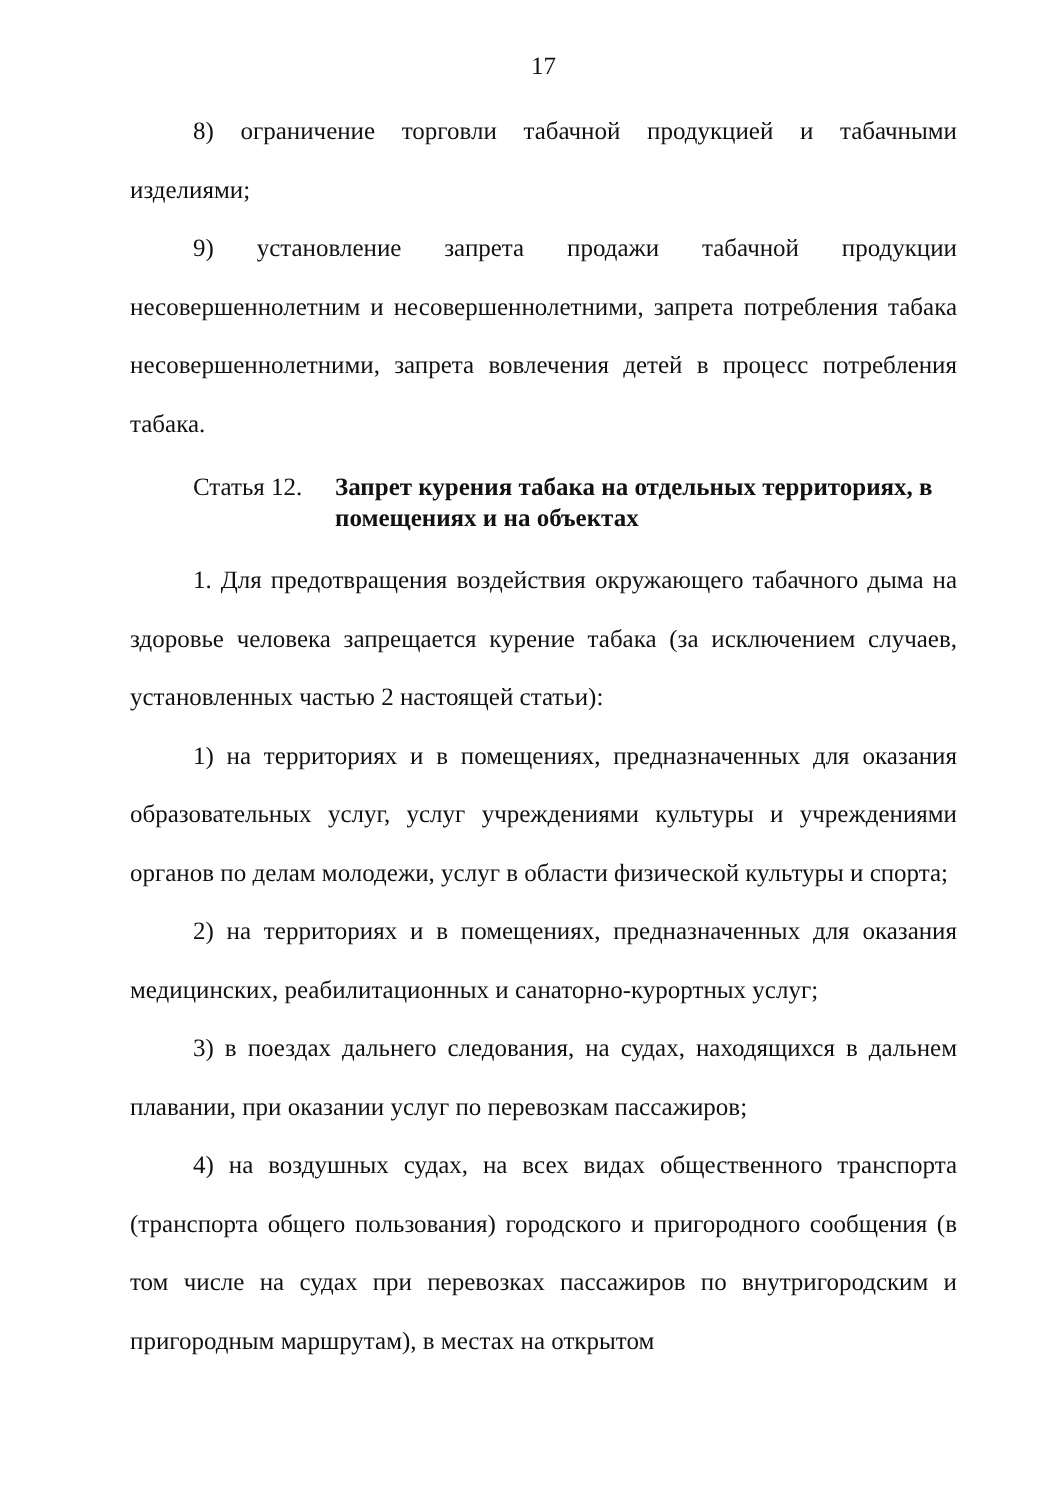17
8) ограничение торговли табачной продукцией и табачными изделиями;
9) установление запрета продажи табачной продукции несовершеннолетним и несовершеннолетними, запрета потребления табака несовершеннолетними, запрета вовлечения детей в процесс потребления табака.
Статья 12.
Запрет курения табака на отдельных территориях, в помещениях и на объектах
1. Для предотвращения воздействия окружающего табачного дыма на здоровье человека запрещается курение табака (за исключением случаев, установленных частью 2 настоящей статьи):
1) на территориях и в помещениях, предназначенных для оказания образовательных услуг, услуг учреждениями культуры и учреждениями органов по делам молодежи, услуг в области физической культуры и спорта;
2) на территориях и в помещениях, предназначенных для оказания медицинских, реабилитационных и санаторно-курортных услуг;
3) в поездах дальнего следования, на судах, находящихся в дальнем плавании, при оказании услуг по перевозкам пассажиров;
4) на воздушных судах, на всех видах общественного транспорта (транспорта общего пользования) городского и пригородного сообщения (в том числе на судах при перевозках пассажиров по внутригородским и пригородным маршрутам), в местах на открытом